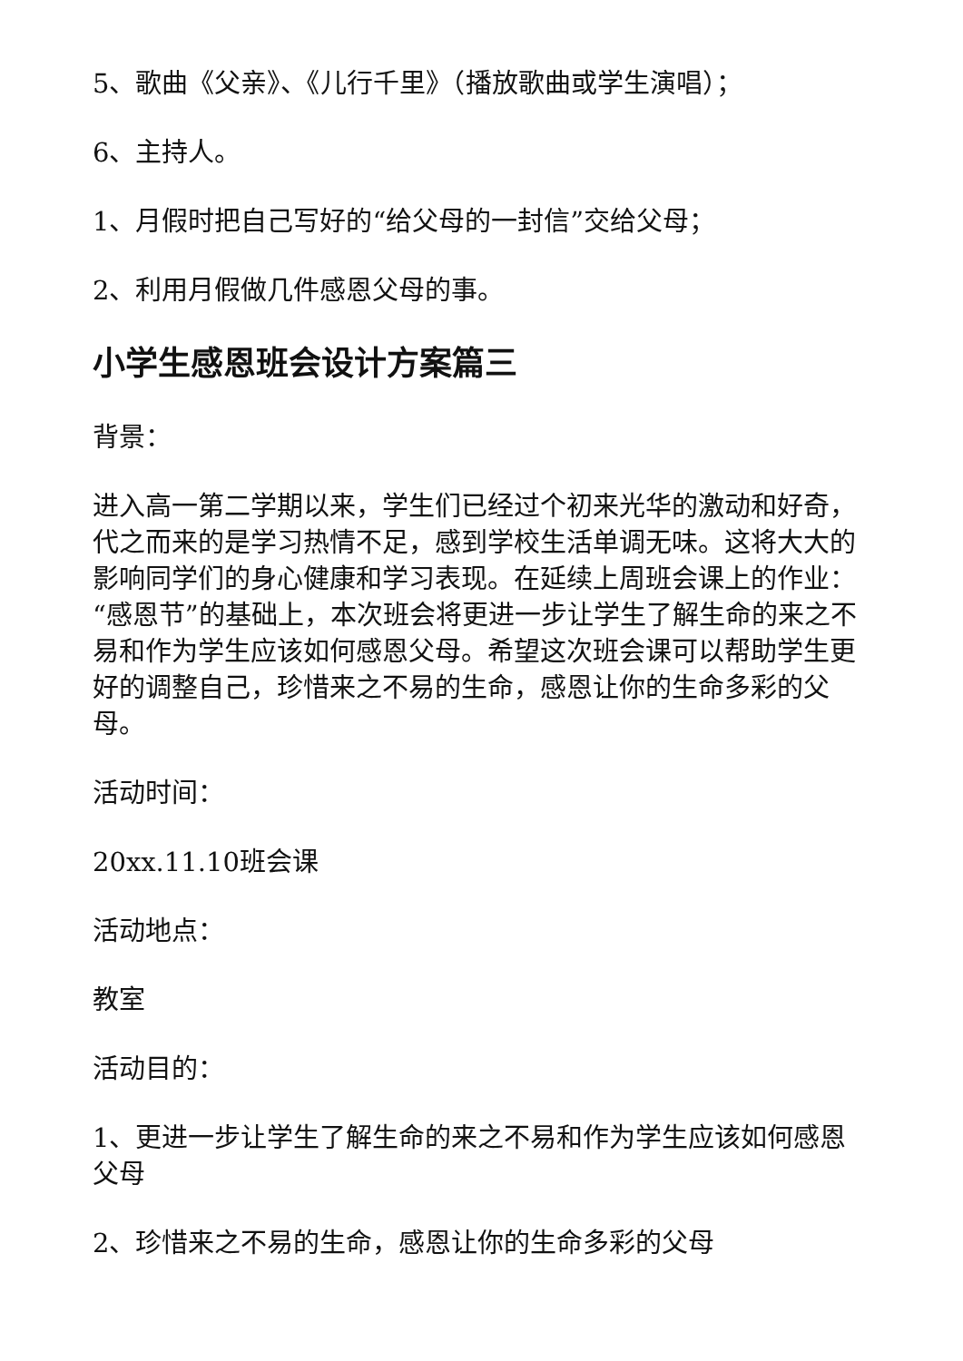5、歌曲《父亲》、《儿行千里》（播放歌曲或学生演唱）；
6、主持人。
1、月假时把自己写好的“给父母的一封信”交给父母；
2、利用月假做几件感恩父母的事。
小学生感恩班会设计方案篇三
背景：
进入高一第二学期以来，学生们已经过个初来光华的激动和好奇，代之而来的是学习热情不足，感到学校生活单调无味。这将大大的影响同学们的身心健康和学习表现。在延续上周班会课上的作业：“感恩节”的基础上，本次班会将更进一步让学生了解生命的来之不易和作为学生应该如何感恩父母。希望这次班会课可以帮助学生更好的调整自己，珍惜来之不易的生命，感恩让你的生命多彩的父母。
活动时间：
20xx.11.10班会课
活动地点：
教室
活动目的：
1、更进一步让学生了解生命的来之不易和作为学生应该如何感恩父母
2、珍惜来之不易的生命，感恩让你的生命多彩的父母